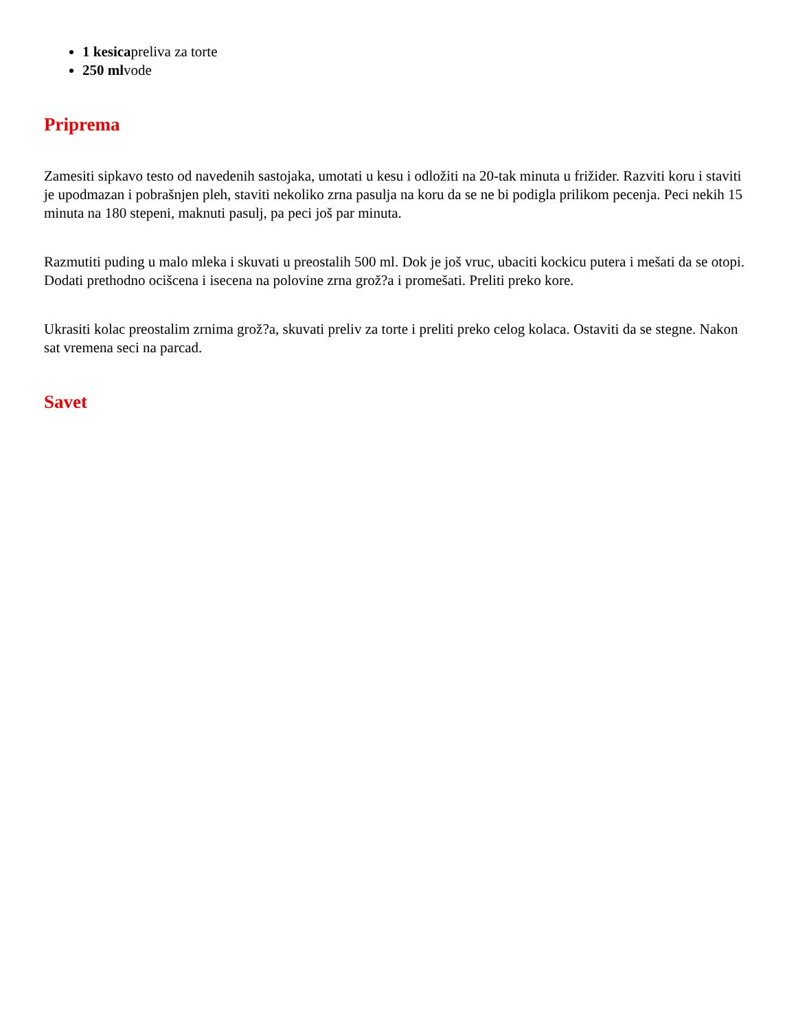1 kesicapreliva za torte
250 mlvode
Priprema
Zamesiti sipkavo testo od navedenih sastojaka, umotati u kesu i odložiti na 20-tak minuta u frižider. Razviti koru i staviti je upodmazan i pobrašnjen pleh, staviti nekoliko zrna pasulja na koru da se ne bi podigla prilikom pecenja. Peci nekih 15 minuta na 180 stepeni, maknuti pasulj, pa peci još par minuta.
Razmutiti puding u malo mleka i skuvati u preostalih 500 ml. Dok je još vruc, ubaciti kockicu putera i mešati da se otopi. Dodati prethodno ocišcena i isecena na polovine zrna grož?a i promešati. Preliti preko kore.
Ukrasiti kolac preostalim zrnima grož?a, skuvati preliv za torte i preliti preko celog kolaca. Ostaviti da se stegne. Nakon sat vremena seci na parcad.
Savet